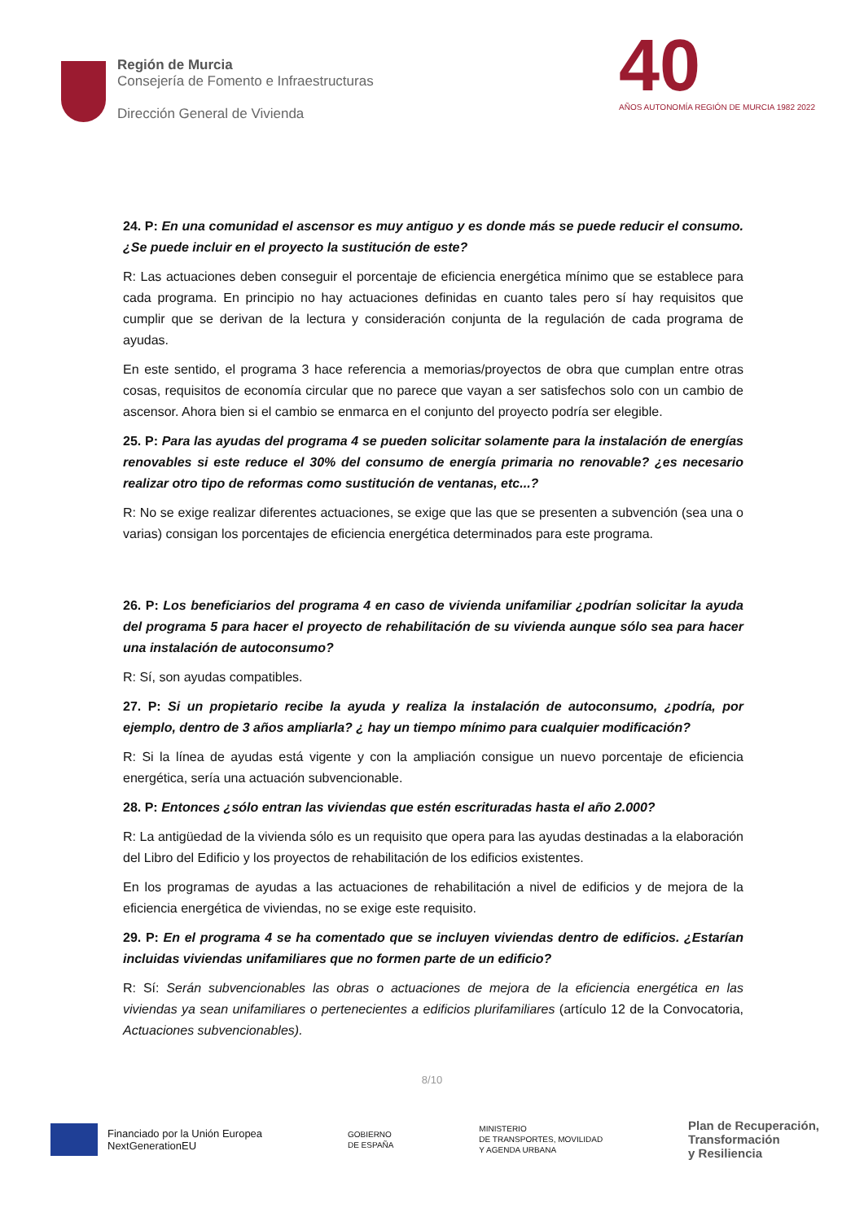Región de Murcia
Consejería de Fomento e Infraestructuras
Dirección General de Vivienda
40
AÑOS AUTONOMÍA REGIÓN DE MURCIA 1982 2022
24. P: En una comunidad el ascensor es muy antiguo y es donde más se puede reducir el consumo. ¿Se puede incluir en el proyecto la sustitución de este?
R: Las actuaciones deben conseguir el porcentaje de eficiencia energética mínimo que se establece para cada programa. En principio no hay actuaciones definidas en cuanto tales pero sí hay requisitos que cumplir que se derivan de la lectura y consideración conjunta de la regulación de cada programa de ayudas.
En este sentido, el programa 3 hace referencia a memorias/proyectos de obra que cumplan entre otras cosas, requisitos de economía circular que no parece que vayan a ser satisfechos solo con un cambio de ascensor. Ahora bien si el cambio se enmarca en el conjunto del proyecto podría ser elegible.
25. P: Para las ayudas del programa 4 se pueden solicitar solamente para la instalación de energías renovables si este reduce el 30% del consumo de energía primaria no renovable? ¿es necesario realizar otro tipo de reformas como sustitución de ventanas, etc...?
R: No se exige realizar diferentes actuaciones, se exige que las que se presenten a subvención (sea una o varias) consigan los porcentajes de eficiencia energética determinados para este programa.
26. P: Los beneficiarios del programa 4 en caso de vivienda unifamiliar ¿podrían solicitar la ayuda del programa 5 para hacer el proyecto de rehabilitación de su vivienda aunque sólo sea para hacer una instalación de autoconsumo?
R: Sí, son ayudas compatibles.
27. P: Si un propietario recibe la ayuda y realiza la instalación de autoconsumo, ¿podría, por ejemplo, dentro de 3 años ampliarla? ¿ hay un tiempo mínimo para cualquier modificación?
R: Si la línea de ayudas está vigente y con la ampliación consigue un nuevo porcentaje de eficiencia energética, sería una actuación subvencionable.
28. P: Entonces ¿sólo entran las viviendas que estén escrituradas hasta el año 2.000?
R: La antigüedad de la vivienda sólo es un requisito que opera para las ayudas destinadas a la elaboración del Libro del Edificio y los proyectos de rehabilitación de los edificios existentes.
En los programas de ayudas a las actuaciones de rehabilitación a nivel de edificios y de mejora de la eficiencia energética de viviendas, no se exige este requisito.
29. P: En el programa 4 se ha comentado que se incluyen viviendas dentro de edificios. ¿Estarían incluidas viviendas unifamiliares que no formen parte de un edificio?
R: Sí: Serán subvencionables las obras o actuaciones de mejora de la eficiencia energética en las viviendas ya sean unifamiliares o pertenecientes a edificios plurifamiliares (artículo 12 de la Convocatoria, Actuaciones subvencionables).
8/10
Financiado por la Unión Europea
NextGenerationEU
GOBIERNO
DE ESPAÑA
MINISTERIO
DE TRANSPORTES, MOVILIDAD
Y AGENDA URBANA
Plan de Recuperación,
Transformación
y Resiliencia